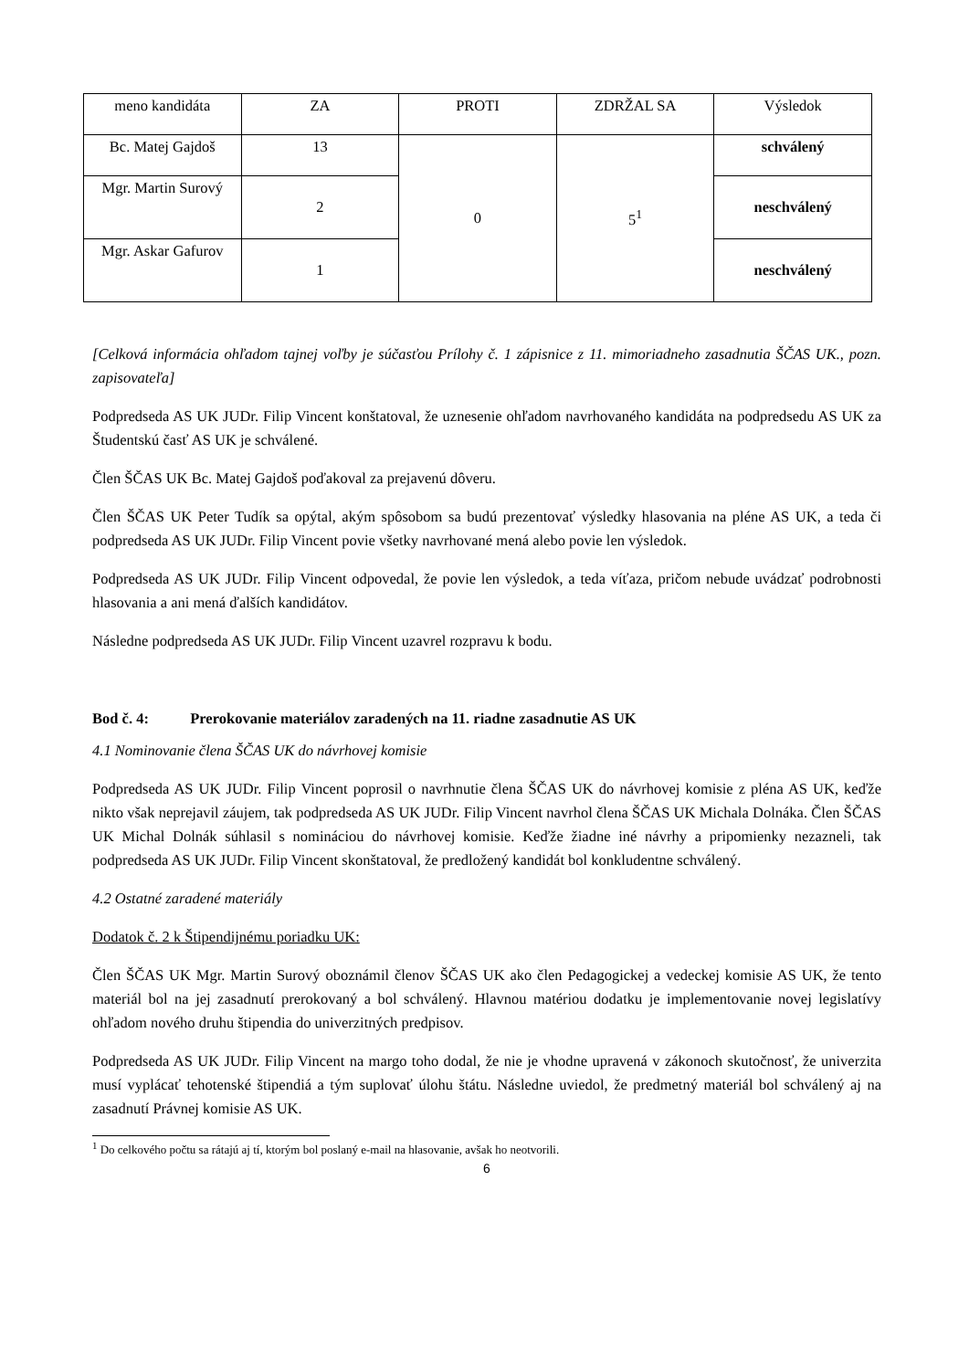| meno kandidáta | ZA | PROTI | ZDRŽAL SA | Výsledok |
| Bc. Matej Gajdoš | 13 | 0 | 5<sup>1</sup> | schválený |
| Mgr. Martin Surový | 2 | | | neschválený |
| Mgr. Askar Gafurov | 1 | | | neschválený |
[Celková informácia ohľadom tajnej voľby je súčasťou Prílohy č. 1 zápisnice z 11. mimoriadneho zasadnutia ŠČAS UK., pozn. zapisovateľa]
Podpredseda AS UK JUDr. Filip Vincent konštatoval, že uznesenie ohľadom navrhovaného kandidáta na podpredsedu AS UK za Študentskú časť AS UK je schválené.
Člen ŠČAS UK Bc. Matej Gajdoš poďakoval za prejavenú dôveru.
Člen ŠČAS UK Peter Tudík sa opýtal, akým spôsobom sa budú prezentovať výsledky hlasovania na pléne AS UK, a teda či podpredseda AS UK JUDr. Filip Vincent povie všetky navrhované mená alebo povie len výsledok.
Podpredseda AS UK JUDr. Filip Vincent odpovedal, že povie len výsledok, a teda víťaza, pričom nebude uvádzať podrobnosti hlasovania a ani mená ďalších kandidátov.
Následne podpredseda AS UK JUDr. Filip Vincent uzavrel rozpravu k bodu.
Bod č. 4: Prerokovanie materiálov zaradených na 11. riadne zasadnutie AS UK
4.1 Nominovanie člena ŠČAS UK do návrhovej komisie
Podpredseda AS UK JUDr. Filip Vincent poprosil o navrhnutie člena ŠČAS UK do návrhovej komisie z pléna AS UK, keďže nikto však neprejavil záujem, tak podpredseda AS UK JUDr. Filip Vincent navrhol člena ŠČAS UK Michala Dolnáka. Člen ŠČAS UK Michal Dolnák súhlasil s nomináciou do návrhovej komisie. Keďže žiadne iné návrhy a pripomienky nezazneli, tak podpredseda AS UK JUDr. Filip Vincent skonštatoval, že predložený kandidát bol konkludentne schválený.
4.2 Ostatné zaradené materiály
Dodatok č. 2 k Štipendijnému poriadku UK:
Člen ŠČAS UK Mgr. Martin Surový oboznámil členov ŠČAS UK ako člen Pedagogickej a vedeckej komisie AS UK, že tento materiál bol na jej zasadnutí prerokovaný a bol schválený. Hlavnou matériou dodatku je implementovanie novej legislatívy ohľadom nového druhu štipendia do univerzitných predpisov.
Podpredseda AS UK JUDr. Filip Vincent na margo toho dodal, že nie je vhodne upravená v zákonoch skutočnosť, že univerzita musí vyplácať tehotenské štipendiá a tým suplovať úlohu štátu. Následne uviedol, že predmetný materiál bol schválený aj na zasadnutí Právnej komisie AS UK.
<sup>1</sup> Do celkového počtu sa rátajú aj tí, ktorým bol poslaný e-mail na hlasovanie, avšak ho neotvorili.
6